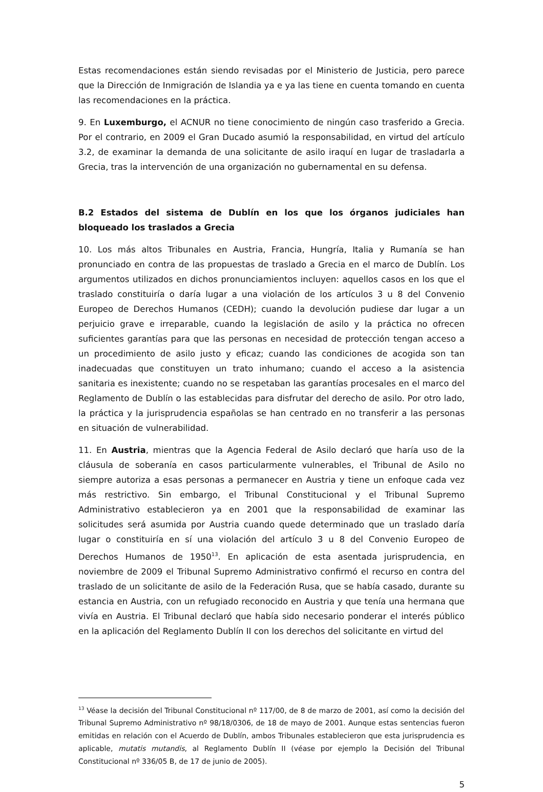Estas recomendaciones están siendo revisadas por el Ministerio de Justicia, pero parece que la Dirección de Inmigración de Islandia ya e ya las tiene en cuenta tomando en cuenta las recomendaciones en la práctica.
9. En Luxemburgo, el ACNUR no tiene conocimiento de ningún caso trasferido a Grecia. Por el contrario, en 2009 el Gran Ducado asumió la responsabilidad, en virtud del artículo 3.2, de examinar la demanda de una solicitante de asilo iraquí en lugar de trasladarla a Grecia, tras la intervención de una organización no gubernamental en su defensa.
B.2 Estados del sistema de Dublín en los que los órganos judiciales han bloqueado los traslados a Grecia
10. Los más altos Tribunales en Austria, Francia, Hungría, Italia y Rumanía se han pronunciado en contra de las propuestas de traslado a Grecia en el marco de Dublín. Los argumentos utilizados en dichos pronunciamientos incluyen: aquellos casos en los que el traslado constituiría o daría lugar a una violación de los artículos 3 u 8 del Convenio Europeo de Derechos Humanos (CEDH); cuando la devolución pudiese dar lugar a un perjuicio grave e irreparable, cuando la legislación de asilo y la práctica no ofrecen suficientes garantías para que las personas en necesidad de protección tengan acceso a un procedimiento de asilo justo y eficaz; cuando las condiciones de acogida son tan inadecuadas que constituyen un trato inhumano; cuando el acceso a la asistencia sanitaria es inexistente; cuando no se respetaban las garantías procesales en el marco del Reglamento de Dublín o las establecidas para disfrutar del derecho de asilo. Por otro lado, la práctica y la jurisprudencia españolas se han centrado en no transferir a las personas en situación de vulnerabilidad.
11. En Austria, mientras que la Agencia Federal de Asilo declaró que haría uso de la cláusula de soberanía en casos particularmente vulnerables, el Tribunal de Asilo no siempre autoriza a esas personas a permanecer en Austria y tiene un enfoque cada vez más restrictivo. Sin embargo, el Tribunal Constitucional y el Tribunal Supremo Administrativo establecieron ya en 2001 que la responsabilidad de examinar las solicitudes será asumida por Austria cuando quede determinado que un traslado daría lugar o constituiría en sí una violación del artículo 3 u 8 del Convenio Europeo de Derechos Humanos de 1950<sup>13</sup>. En aplicación de esta asentada jurisprudencia, en noviembre de 2009 el Tribunal Supremo Administrativo confirmó el recurso en contra del traslado de un solicitante de asilo de la Federación Rusa, que se había casado, durante su estancia en Austria, con un refugiado reconocido en Austria y que tenía una hermana que vivía en Austria. El Tribunal declaró que había sido necesario ponderar el interés público en la aplicación del Reglamento Dublín II con los derechos del solicitante en virtud del
<sup>13</sup> Véase la decisión del Tribunal Constitucional nº 117/00, de 8 de marzo de 2001, así como la decisión del Tribunal Supremo Administrativo nº 98/18/0306, de 18 de mayo de 2001. Aunque estas sentencias fueron emitidas en relación con el Acuerdo de Dublín, ambos Tribunales establecieron que esta jurisprudencia es aplicable, mutatis mutandis, al Reglamento Dublín II (véase por ejemplo la Decisión del Tribunal Constitucional nº 336/05 B, de 17 de junio de 2005).
5